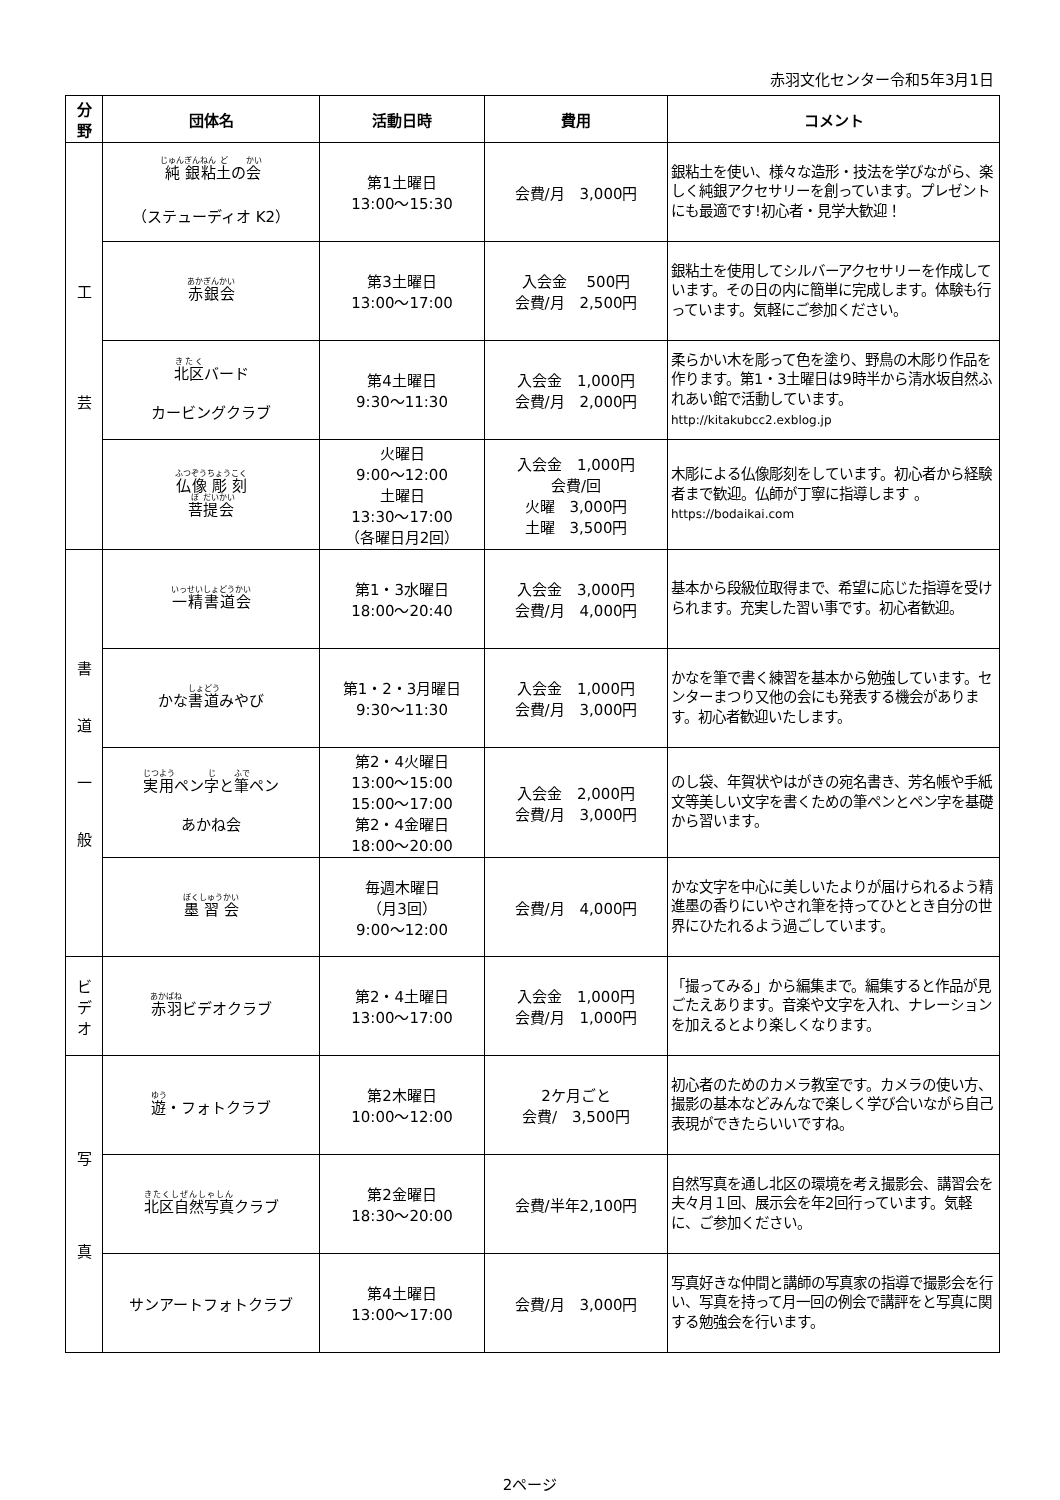赤羽文化センター令和5年3月1日
| 分 野 | 団体名 | 活動日時 | 費用 | コメント |
| --- | --- | --- | --- | --- |
| 工 芸 | 純 銀 粘 土 の 会 （ステューディオ K2） | 第1土曜日 13:00～15:30 | 会費/月 3,000円 | 銀粘土を使い、様々な造形・技法を学びながら、楽しく純銀アクセサリーを創っています。プレゼントにも最適です!初心者・見学大歓迎！ |
| | 赤銀会 | 第3土曜日 13:00～17:00 | 入会金 500円 会費/月 2,500円 | 銀粘土を使用してシルバーアクセサリーを作成しています。その日の内に簡単に完成します。体験も行っています。気軽にご参加ください。 |
| | 北区 バード カービングクラブ | 第4土曜日 9:30～11:30 | 入会金 1,000円 会費/月 2,000円 | 柔らかい木を彫って色を塗り、野鳥の木彫り作品を作ります。第1・3土曜日は9時半から清水坂自然ふれあい館で活動しています。 http://kitakubcc2.exblog.jp |
| | 仏 像 彫 刻 菩 提 会 | 火曜日 9:00～12:00 土曜日 13:30～17:00 （各曜日月2回） | 入会金 1,000円 会費/回 火曜 3,000円 土曜 3,500円 | 木彫による仏像彫刻をしています。初心者から経験者まで歓迎。仏師が丁寧に指導します 。 https://bodaikai.com |
| 書 道 一 般 | 一 精 書 道 会 | 第1・3水曜日 18:00～20:40 | 入会金 3,000円 会費/月 4,000円 | 基本から段級位取得まで、希望に応じた指導を受けられます。充実した習い事です。初心者歓迎。 |
| | かな 書道 みやび | 第1・2・3月曜日 9:30～11:30 | 入会金 1,000円 会費/月 3,000円 | かなを筆で書く練習を基本から勉強しています。センターまつり又他の会にも発表する機会があります。初心者歓迎いたします。 |
| | 実用 ペン 字 と 筆 ペン あかね会 | 第2・4火曜日 13:00～15:00 15:00～17:00 第2・4金曜日 18:00～20:00 | 入会金 2,000円 会費/月 3,000円 | のし袋、年賀状やはがきの宛名書き、芳名帳や手紙文等美しい文字を書くための筆ペンとペン字を基礎から習います。 |
| | 墨 習 会 | 毎週木曜日 （月3回） 9:00～12:00 | 会費/月 4,000円 | かな文字を中心に美しいたよりが届けられるよう精進墨の香りにいやされ筆を持ってひととき自分の世界にひたれるよう過ごしています。 |
| ビ デ オ | 赤羽 ビデオクラブ | 第2・4土曜日 13:00～17:00 | 入会金 1,000円 会費/月 1,000円 | 「撮ってみる」から編集まで。編集すると作品が見ごたえあります。音楽や文字を入れ、ナレーションを加えるとより楽しくなります。 |
| 写 真 | 遊 ・フォトクラブ | 第2木曜日 10:00～12:00 | 2ケ月ごと 会費/ 3,500円 | 初心者のためのカメラ教室です。カメラの使い方、撮影の基本などみんなで楽しく学び合いながら自己表現ができたらいいですね。 |
| | 北区自然写真 クラブ | 第2金曜日 18:30～20:00 | 会費/半年2,100円 | 自然写真を通し北区の環境を考え撮影会、講習会を夫々月１回、展示会を年2回行っています。気軽に、ご参加ください。 |
| | サンアートフォトクラブ | 第4土曜日 13:00～17:00 | 会費/月 3,000円 | 写真好きな仲間と講師の写真家の指導で撮影会を行い、写真を持って月一回の例会で講評をと写真に関する勉強会を行います。 |
2ページ